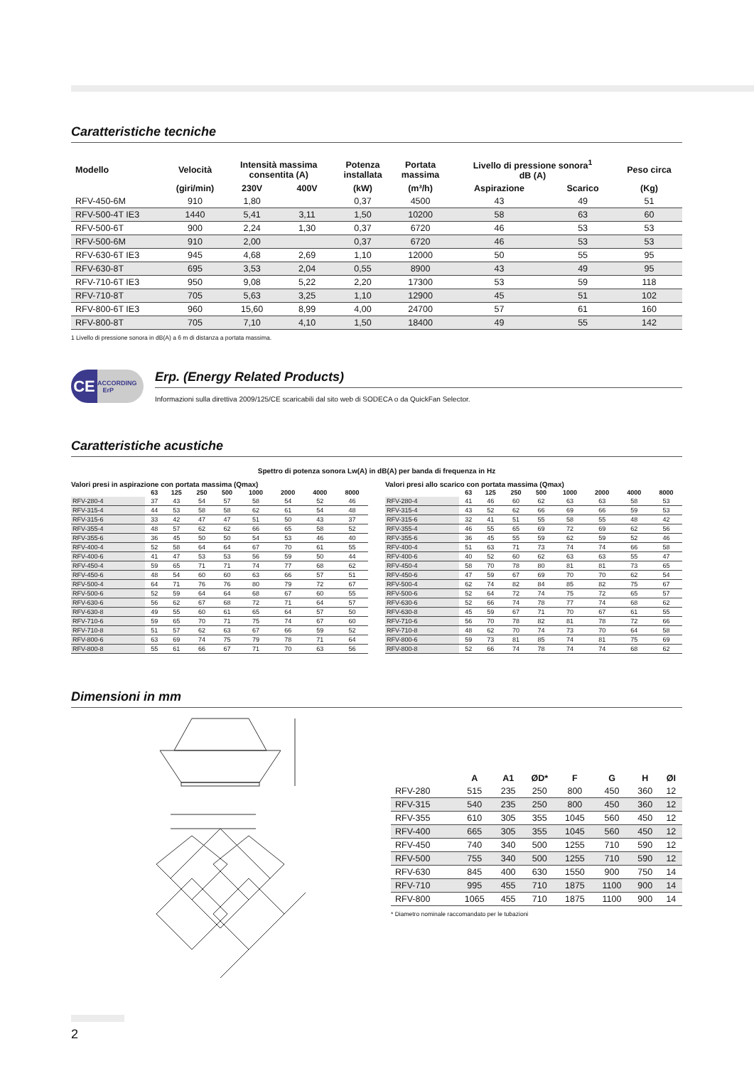Caratteristiche tecniche
| Modello | Velocità | Intensità massima consentita (A) | | Potenza installata | Portata massima | Livello di pressione sonora<sup>1</sup> dB (A) | | Peso circa |
| --- | --- | --- | --- | --- | --- | --- | --- | --- |
| | (giri/min) | 230V | 400V | (kW) | (m³/h) | Aspirazione | Scarico | (Kg) |
| RFV-450-6M | 910 | 1,80 | | 0,37 | 4500 | 43 | 49 | 51 |
| RFV-500-4T IE3 | 1440 | 5,41 | 3,11 | 1,50 | 10200 | 58 | 63 | 60 |
| RFV-500-6T | 900 | 2,24 | 1,30 | 0,37 | 6720 | 46 | 53 | 53 |
| RFV-500-6M | 910 | 2,00 | | 0,37 | 6720 | 46 | 53 | 53 |
| RFV-630-6T IE3 | 945 | 4,68 | 2,69 | 1,10 | 12000 | 50 | 55 | 95 |
| RFV-630-8T | 695 | 3,53 | 2,04 | 0,55 | 8900 | 43 | 49 | 95 |
| RFV-710-6T IE3 | 950 | 9,08 | 5,22 | 2,20 | 17300 | 53 | 59 | 118 |
| RFV-710-8T | 705 | 5,63 | 3,25 | 1,10 | 12900 | 45 | 51 | 102 |
| RFV-800-6T IE3 | 960 | 15,60 | 8,99 | 4,00 | 24700 | 57 | 61 | 160 |
| RFV-800-8T | 705 | 7,10 | 4,10 | 1,50 | 18400 | 49 | 55 | 142 |
1 Livello di pressione sonora in dB(A) a 6 m di distanza a portata massima.
CE ACCORDING
ErP
Erp. (Energy Related Products)
Informazioni sulla direttiva 2009/125/CE scaricabili dal sito web di SODECA o da QuickFan Selector.
Caratteristiche acustiche
Spettro di potenza sonora Lw(A) in dB(A) per banda di frequenza in Hz
Valori presi in aspirazione con portata massima (Qmax)
| | 63 | 125 | 250 | 500 | 1000 | 2000 | 4000 | 8000 |
| --- | --- | --- | --- | --- | --- | --- | --- | --- |
| RFV-280-4 | 37 | 43 | 54 | 57 | 58 | 54 | 52 | 46 |
| RFV-315-4 | 44 | 53 | 58 | 58 | 62 | 61 | 54 | 48 |
| RFV-315-6 | 33 | 42 | 47 | 47 | 51 | 50 | 43 | 37 |
| RFV-355-4 | 48 | 57 | 62 | 62 | 66 | 65 | 58 | 52 |
| RFV-355-6 | 36 | 45 | 50 | 50 | 54 | 53 | 46 | 40 |
| RFV-400-4 | 52 | 58 | 64 | 64 | 67 | 70 | 61 | 55 |
| RFV-400-6 | 41 | 47 | 53 | 53 | 56 | 59 | 50 | 44 |
| RFV-450-4 | 59 | 65 | 71 | 71 | 74 | 77 | 68 | 62 |
| RFV-450-6 | 48 | 54 | 60 | 60 | 63 | 66 | 57 | 51 |
| RFV-500-4 | 64 | 71 | 76 | 76 | 80 | 79 | 72 | 67 |
| RFV-500-6 | 52 | 59 | 64 | 64 | 68 | 67 | 60 | 55 |
| RFV-630-6 | 56 | 62 | 67 | 68 | 72 | 71 | 64 | 57 |
| RFV-630-8 | 49 | 55 | 60 | 61 | 65 | 64 | 57 | 50 |
| RFV-710-6 | 59 | 65 | 70 | 71 | 75 | 74 | 67 | 60 |
| RFV-710-8 | 51 | 57 | 62 | 63 | 67 | 66 | 59 | 52 |
| RFV-800-6 | 63 | 69 | 74 | 75 | 79 | 78 | 71 | 64 |
| RFV-800-8 | 55 | 61 | 66 | 67 | 71 | 70 | 63 | 56 |
Valori presi allo scarico con portata massima (Qmax)
| | 63 | 125 | 250 | 500 | 1000 | 2000 | 4000 | 8000 |
| --- | --- | --- | --- | --- | --- | --- | --- | --- |
| RFV-280-4 | 41 | 46 | 60 | 62 | 63 | 63 | 58 | 53 |
| RFV-315-4 | 43 | 52 | 62 | 66 | 69 | 66 | 59 | 53 |
| RFV-315-6 | 32 | 41 | 51 | 55 | 58 | 55 | 48 | 42 |
| RFV-355-4 | 46 | 55 | 65 | 69 | 72 | 69 | 62 | 56 |
| RFV-355-6 | 36 | 45 | 55 | 59 | 62 | 59 | 52 | 46 |
| RFV-400-4 | 51 | 63 | 71 | 73 | 74 | 74 | 66 | 58 |
| RFV-400-6 | 40 | 52 | 60 | 62 | 63 | 63 | 55 | 47 |
| RFV-450-4 | 58 | 70 | 78 | 80 | 81 | 81 | 73 | 65 |
| RFV-450-6 | 47 | 59 | 67 | 69 | 70 | 70 | 62 | 54 |
| RFV-500-4 | 62 | 74 | 82 | 84 | 85 | 82 | 75 | 67 |
| RFV-500-6 | 52 | 64 | 72 | 74 | 75 | 72 | 65 | 57 |
| RFV-630-6 | 52 | 66 | 74 | 78 | 77 | 74 | 68 | 62 |
| RFV-630-8 | 45 | 59 | 67 | 71 | 70 | 67 | 61 | 55 |
| RFV-710-6 | 56 | 70 | 78 | 82 | 81 | 78 | 72 | 66 |
| RFV-710-8 | 48 | 62 | 70 | 74 | 73 | 70 | 64 | 58 |
| RFV-800-6 | 59 | 73 | 81 | 85 | 74 | 81 | 75 | 69 |
| RFV-800-8 | 52 | 66 | 74 | 78 | 74 | 74 | 68 | 62 |
Dimensioni in mm
| | A | A1 | ØD* | F | G | H | ØI |
| --- | --- | --- | --- | --- | --- | --- | --- |
| RFV-280 | 515 | 235 | 250 | 800 | 450 | 360 | 12 |
| RFV-315 | 540 | 235 | 250 | 800 | 450 | 360 | 12 |
| RFV-355 | 610 | 305 | 355 | 1045 | 560 | 450 | 12 |
| RFV-400 | 665 | 305 | 355 | 1045 | 560 | 450 | 12 |
| RFV-450 | 740 | 340 | 500 | 1255 | 710 | 590 | 12 |
| RFV-500 | 755 | 340 | 500 | 1255 | 710 | 590 | 12 |
| RFV-630 | 845 | 400 | 630 | 1550 | 900 | 750 | 14 |
| RFV-710 | 995 | 455 | 710 | 1875 | 1100 | 900 | 14 |
| RFV-800 | 1065 | 455 | 710 | 1875 | 1100 | 900 | 14 |
* Diametro nominale raccomandato per le tubazioni
2